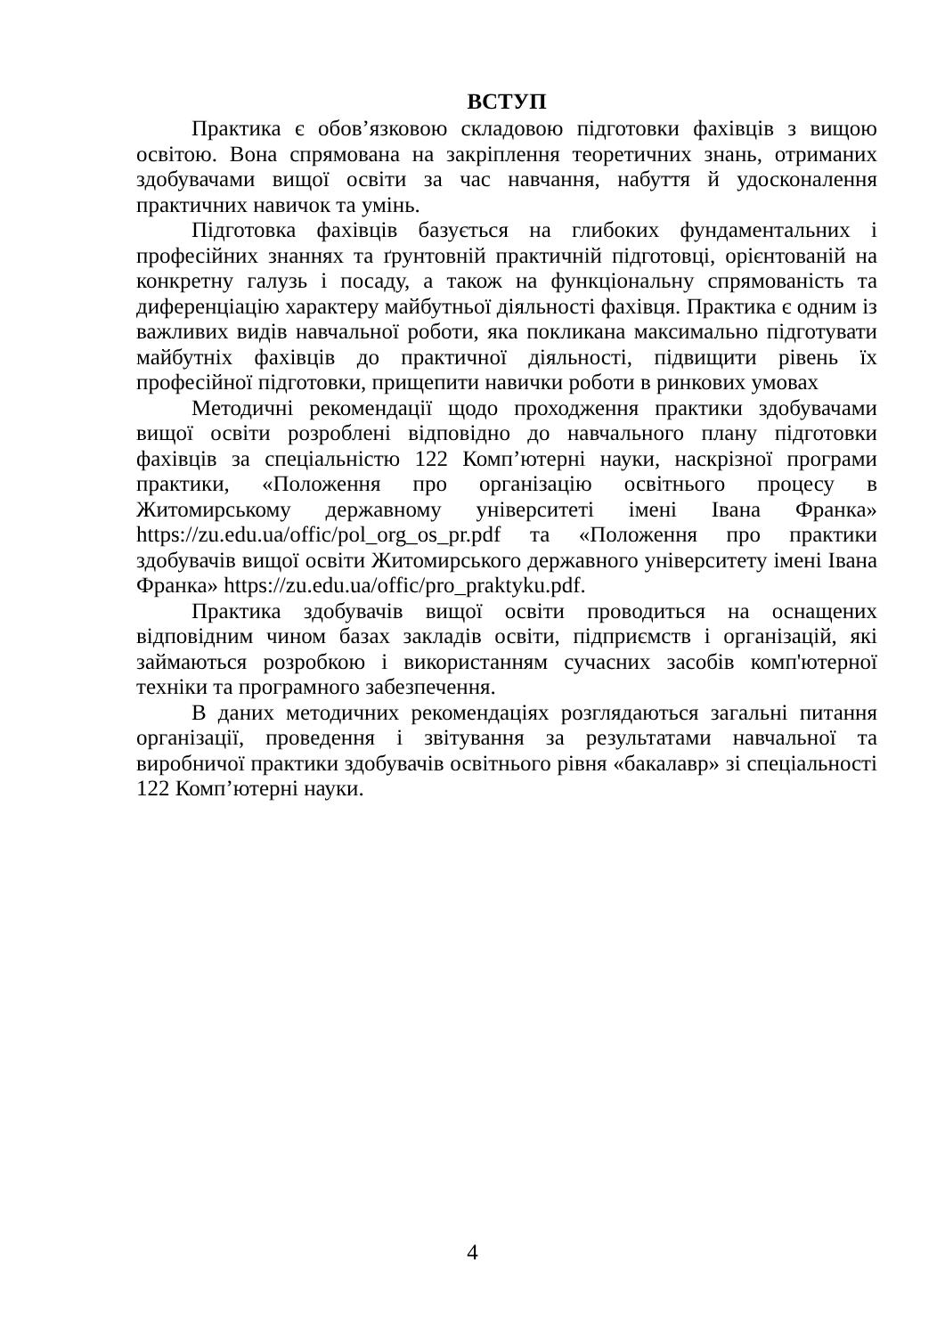ВСТУП
Практика є обов’язковою складовою підготовки фахівців з вищою освітою. Вона спрямована на закріплення теоретичних знань, отриманих здобувачами вищої освіти за час навчання, набуття й удосконалення практичних навичок та умінь.
Підготовка фахівців базується на глибоких фундаментальних і професійних знаннях та ґрунтовній практичній підготовці, орієнтованій на конкретну галузь і посаду, а також на функціональну спрямованість та диференціацію характеру майбутньої діяльності фахівця. Практика є одним із важливих видів навчальної роботи, яка покликана максимально підготувати майбутніх фахівців до практичної діяльності, підвищити рівень їх професійної підготовки, прищепити навички роботи в ринкових умовах
Методичні рекомендації щодо проходження практики здобувачами вищої освіти розроблені відповідно до навчального плану підготовки фахівців за спеціальністю 122 Комп’ютерні науки, наскрізної програми практики, «Положення про організацію освітнього процесу в Житомирському державному університеті імені Івана Франка» https://zu.edu.ua/offic/pol_org_os_pr.pdf та «Положення про практики здобувачів вищої освіти Житомирського державного університету імені Івана Франка» https://zu.edu.ua/offic/pro_praktyku.pdf.
Практика здобувачів вищої освіти проводиться на оснащених відповідним чином базах закладів освіти, підприємств і організацій, які займаються розробкою і використанням сучасних засобів комп'ютерної техніки та програмного забезпечення.
В даних методичних рекомендаціях розглядаються загальні питання організації, проведення і звітування за результатами навчальної та виробничої практики здобувачів освітнього рівня «бакалавр» зі спеціальності 122 Комп’ютерні науки.
4